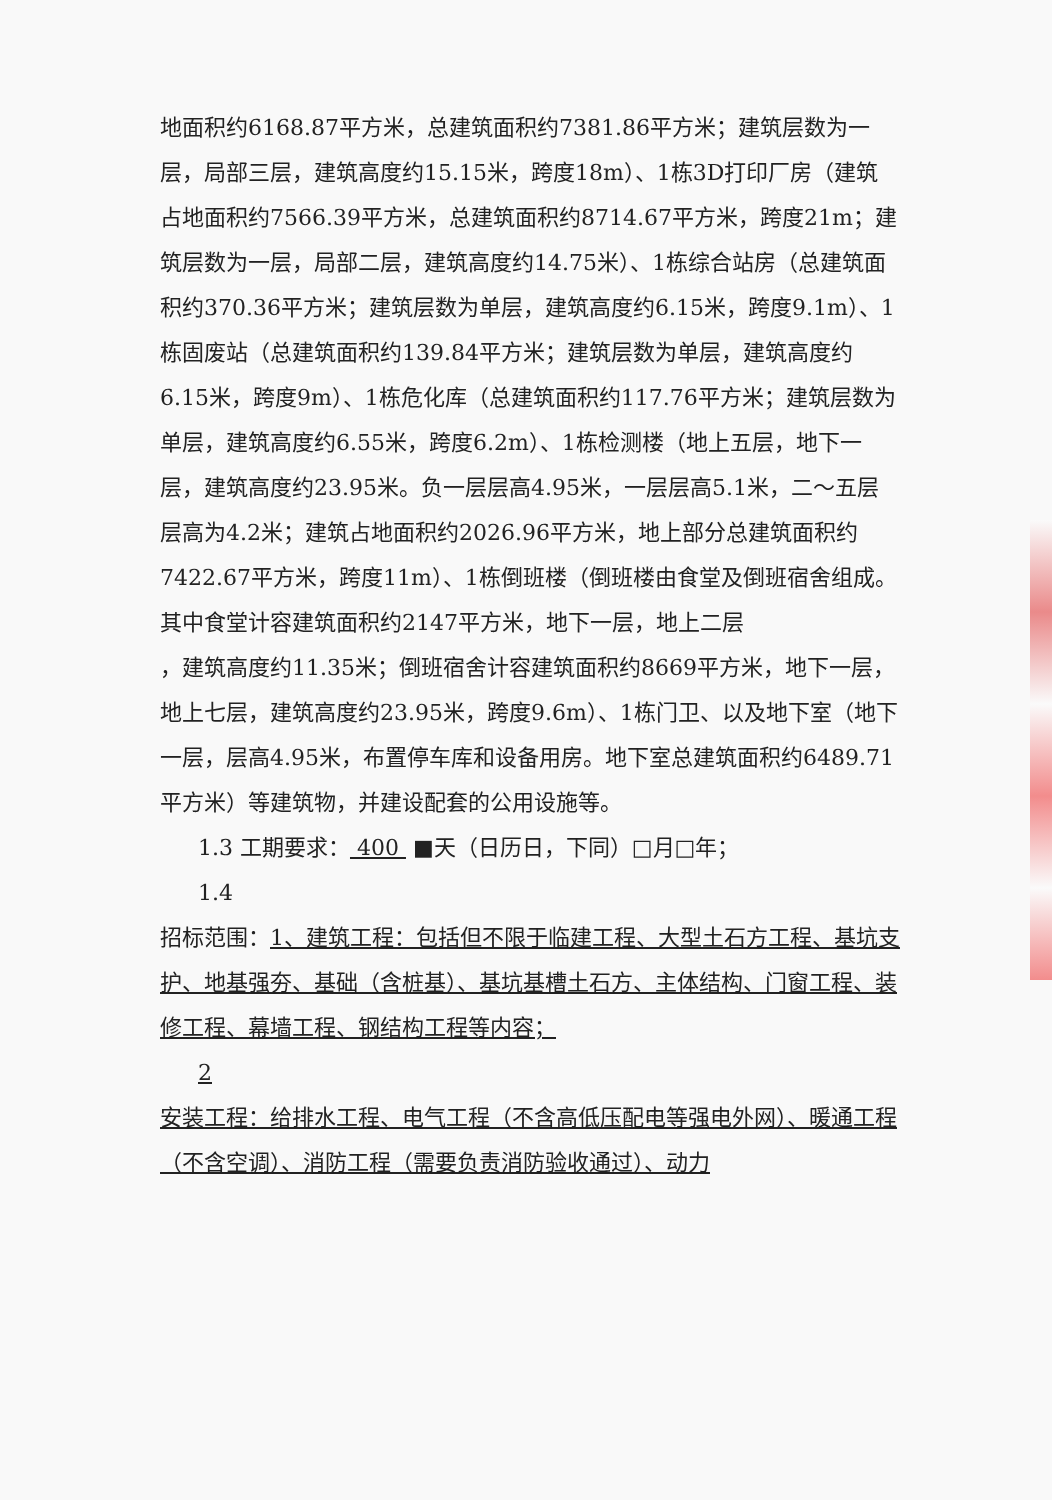地面积约6168.87平方米，总建筑面积约7381.86平方米；建筑层数为一层，局部三层，建筑高度约15.15米，跨度18m）、1栋3D打印厂房（建筑占地面积约7566.39平方米，总建筑面积约8714.67平方米，跨度21m；建筑层数为一层，局部二层，建筑高度约14.75米）、1栋综合站房（总建筑面积约370.36平方米；建筑层数为单层，建筑高度约6.15米，跨度9.1m）、1栋固废站（总建筑面积约139.84平方米；建筑层数为单层，建筑高度约6.15米，跨度9m）、1栋危化库（总建筑面积约117.76平方米；建筑层数为单层，建筑高度约6.55米，跨度6.2m）、1栋检测楼（地上五层，地下一层，建筑高度约23.95米。负一层层高4.95米，一层层高5.1米，二～五层层高为4.2米；建筑占地面积约2026.96平方米，地上部分总建筑面积约7422.67平方米，跨度11m）、1栋倒班楼（倒班楼由食堂及倒班宿舍组成。其中食堂计容建筑面积约2147平方米，地下一层，地上二层
，建筑高度约11.35米；倒班宿舍计容建筑面积约8669平方米，地下一层，地上七层，建筑高度约23.95米，跨度9.6m）、1栋门卫、以及地下室（地下一层，层高4.95米，布置停车库和设备用房。地下室总建筑面积约6489.71平方米）等建筑物，并建设配套的公用设施等。
1.3 工期要求： 400 ■天（日历日，下同）□月□年；
1.4
招标范围：1、建筑工程：包括但不限于临建工程、大型土石方工程、基坑支护、地基强夯、基础（含桩基）、基坑基槽土石方、主体结构、门窗工程、装修工程、幕墙工程、钢结构工程等内容；
2
安装工程：给排水工程、电气工程（不含高低压配电等强电外网）、暖通工程（不含空调）、消防工程（需要负责消防验收通过）、动力